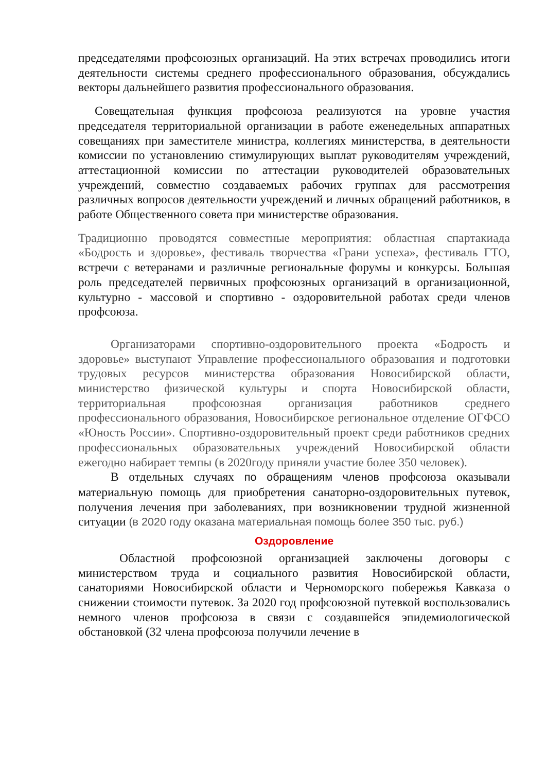председателями профсоюзных организаций. На этих встречах проводились итоги деятельности системы среднего профессионального образования, обсуждались векторы дальнейшего развития профессионального образования.
Совещательная функция профсоюза реализуются на уровне участия председателя территориальной организации в работе еженедельных аппаратных совещаниях при заместителе министра, коллегиях министерства, в деятельности комиссии по установлению стимулирующих выплат руководителям учреждений, аттестационной комиссии по аттестации руководителей образовательных учреждений, совместно создаваемых рабочих группах для рассмотрения различных вопросов деятельности учреждений и личных обращений работников, в работе Общественного совета при министерстве образования.
Традиционно проводятся совместные мероприятия: областная спартакиада «Бодрость и здоровье», фестиваль творчества «Грани успеха», фестиваль ГТО, встречи с ветеранами и различные региональные форумы и конкурсы. Большая роль председателей первичных профсоюзных организаций в организационной, культурно - массовой и спортивно - оздоровительной работах среди членов профсоюза.
Организаторами спортивно-оздоровительного проекта «Бодрость и здоровье» выступают Управление профессионального образования и подготовки трудовых ресурсов министерства образования Новосибирской области, министерство физической культуры и спорта Новосибирской области, территориальная профсоюзная организация работников среднего профессионального образования, Новосибирское региональное отделение ОГФСО «Юность России». Спортивно-оздоровительный проект среди работников средних профессиональных образовательных учреждений Новосибирской области ежегодно набирает темпы (в 2020году приняли участие более 350 человек).
В отдельных случаях по обращениям членов профсоюза оказывали материальную помощь для приобретения санаторно-оздоровительных путевок, получения лечения при заболеваниях, при возникновении трудной жизненной ситуации (в 2020 году оказана материальная помощь более 350 тыс. руб.)
Оздоровление
Областной профсоюзной организацией заключены договоры с министерством труда и социального развития Новосибирской области, санаториями Новосибирской области и Черноморского побережья Кавказа о снижении стоимости путевок. За 2020 год профсоюзной путевкой воспользовались немного членов профсоюза в связи с создавшейся эпидемиологической обстановкой (32 члена профсоюза получили лечение в